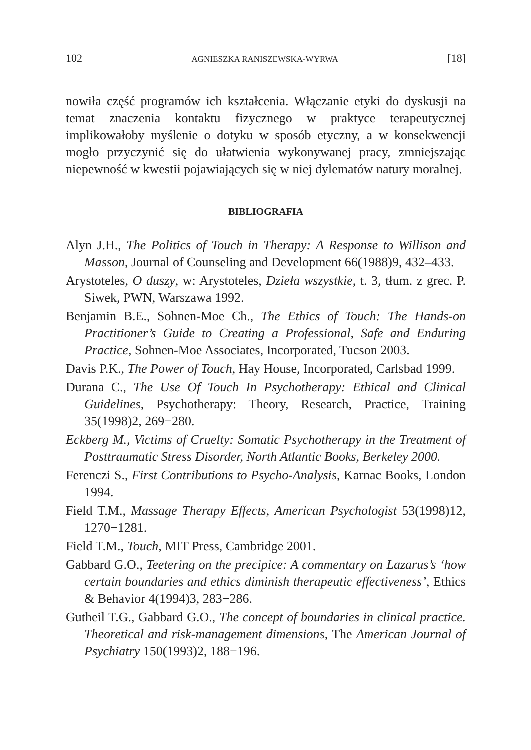102 AGNIESZKA RANISZEWSKA-WYRWA [18]
nowiła część programów ich kształcenia. Włączanie etyki do dyskusji na temat znaczenia kontaktu fizycznego w praktyce terapeutycznej implikowałoby myślenie o dotyku w sposób etyczny, a w konsekwencji mogło przyczynić się do ułatwienia wykonywanej pracy, zmniejszając niepewność w kwestii pojawiających się w niej dylematów natury moralnej.
BIBLIOGRAFIA
Alyn J.H., The Politics of Touch in Therapy: A Response to Willison and Masson, Journal of Counseling and Development 66(1988)9, 432–433.
Arystoteles, O duszy, w: Arystoteles, Dzieła wszystkie, t. 3, tłum. z grec. P. Siwek, PWN, Warszawa 1992.
Benjamin B.E., Sohnen-Moe Ch., The Ethics of Touch: The Hands-on Practitioner’s Guide to Creating a Professional, Safe and Enduring Practice, Sohnen-Moe Associates, Incorporated, Tucson 2003.
Davis P.K., The Power of Touch, Hay House, Incorporated, Carlsbad 1999.
Durana C., The Use Of Touch In Psychotherapy: Ethical and Clinical Guidelines, Psychotherapy: Theory, Research, Practice, Training 35(1998)2, 269−280.
Eckberg M., Victims of Cruelty: Somatic Psychotherapy in the Treatment of Posttraumatic Stress Disorder, North Atlantic Books, Berkeley 2000.
Ferenczi S., First Contributions to Psycho-Analysis, Karnac Books, London 1994.
Field T.M., Massage Therapy Effects, American Psychologist 53(1998)12, 1270−1281.
Field T.M., Touch, MIT Press, Cambridge 2001.
Gabbard G.O., Teetering on the precipice: A commentary on Lazarus’s ‘how certain boundaries and ethics diminish therapeutic effectiveness’, Ethics & Behavior 4(1994)3, 283−286.
Gutheil T.G., Gabbard G.O., The concept of boundaries in clinical practice. Theoretical and risk-management dimensions, The American Journal of Psychiatry 150(1993)2, 188−196.